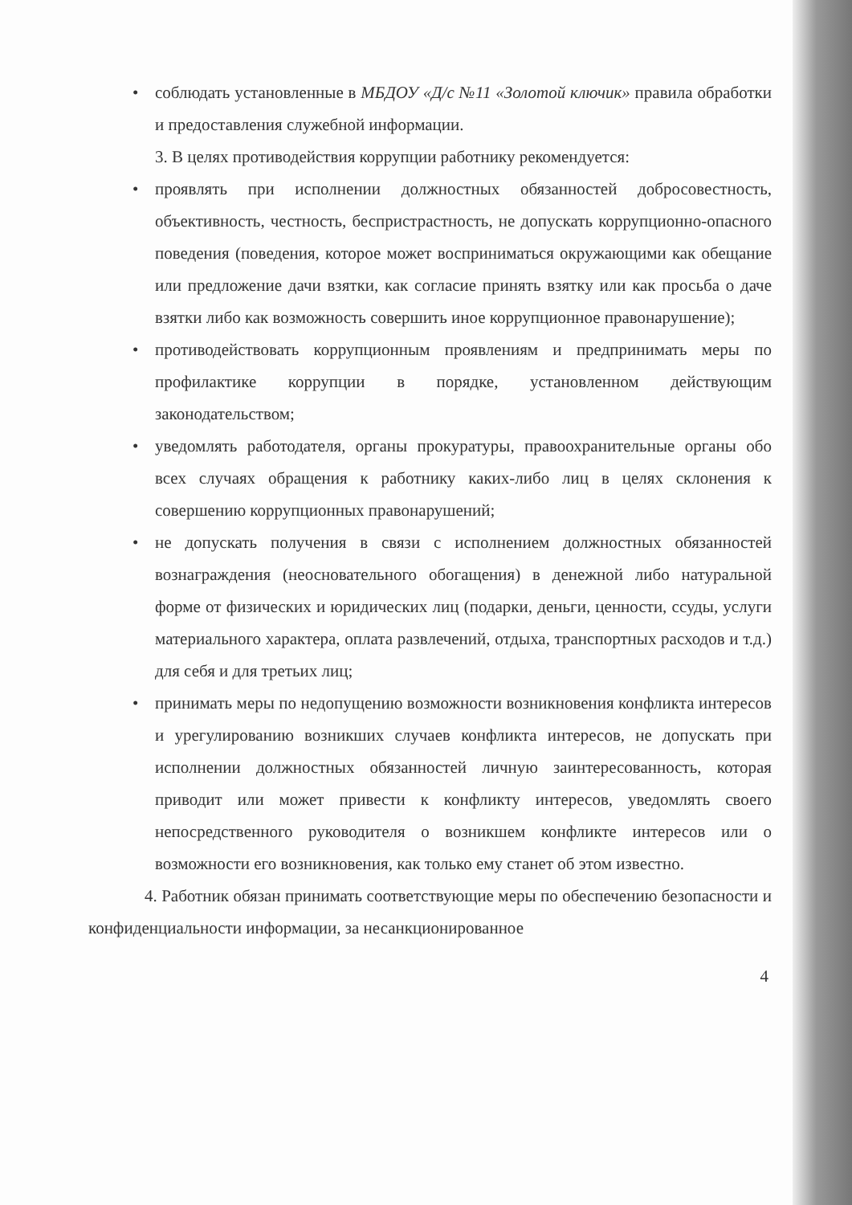• соблюдать установленные в МБДОУ «Д/с №11 «Золотой ключик» правила обработки и предоставления служебной информации.
3. В целях противодействия коррупции работнику рекомендуется:
• проявлять при исполнении должностных обязанностей добросовестность, объективность, честность, беспристрастность, не допускать коррупционно-опасного поведения (поведения, которое может восприниматься окружающими как обещание или предложение дачи взятки, как согласие принять взятку или как просьба о даче взятки либо как возможность совершить иное коррупционное правонарушение);
• противодействовать коррупционным проявлениям и предпринимать меры по профилактике коррупции в порядке, установленном действующим законодательством;
• уведомлять работодателя, органы прокуратуры, правоохранительные органы обо всех случаях обращения к работнику каких-либо лиц в целях склонения к совершению коррупционных правонарушений;
• не допускать получения в связи с исполнением должностных обязанностей вознаграждения (неосновательного обогащения) в денежной либо натуральной форме от физических и юридических лиц (подарки, деньги, ценности, ссуды, услуги материального характера, оплата развлечений, отдыха, транспортных расходов и т.д.) для себя и для третьих лиц;
• принимать меры по недопущению возможности возникновения конфликта интересов и урегулированию возникших случаев конфликта интересов, не допускать при исполнении должностных обязанностей личную заинтересованность, которая приводит или может привести к конфликту интересов, уведомлять своего непосредственного руководителя о возникшем конфликте интересов или о возможности его возникновения, как только ему станет об этом известно.
4. Работник обязан принимать соответствующие меры по обеспечению безопасности и конфиденциальности информации, за несанкционированное
4